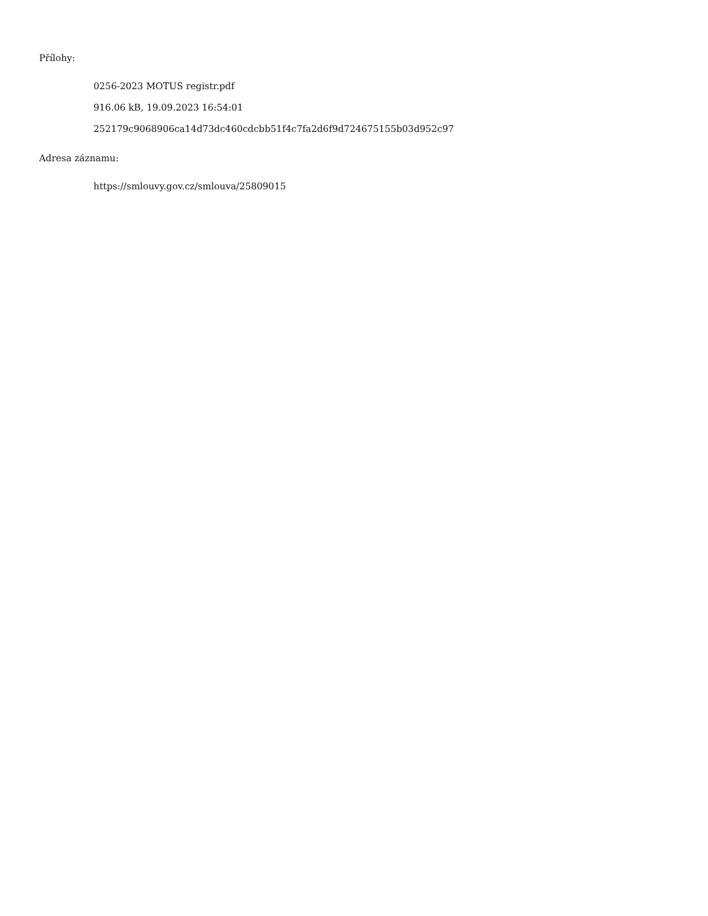Přílohy:
0256-2023 MOTUS registr.pdf
916.06 kB, 19.09.2023 16:54:01
252179c9068906ca14d73dc460cdcbb51f4c7fa2d6f9d724675155b03d952c97
Adresa záznamu:
https://smlouvy.gov.cz/smlouva/25809015